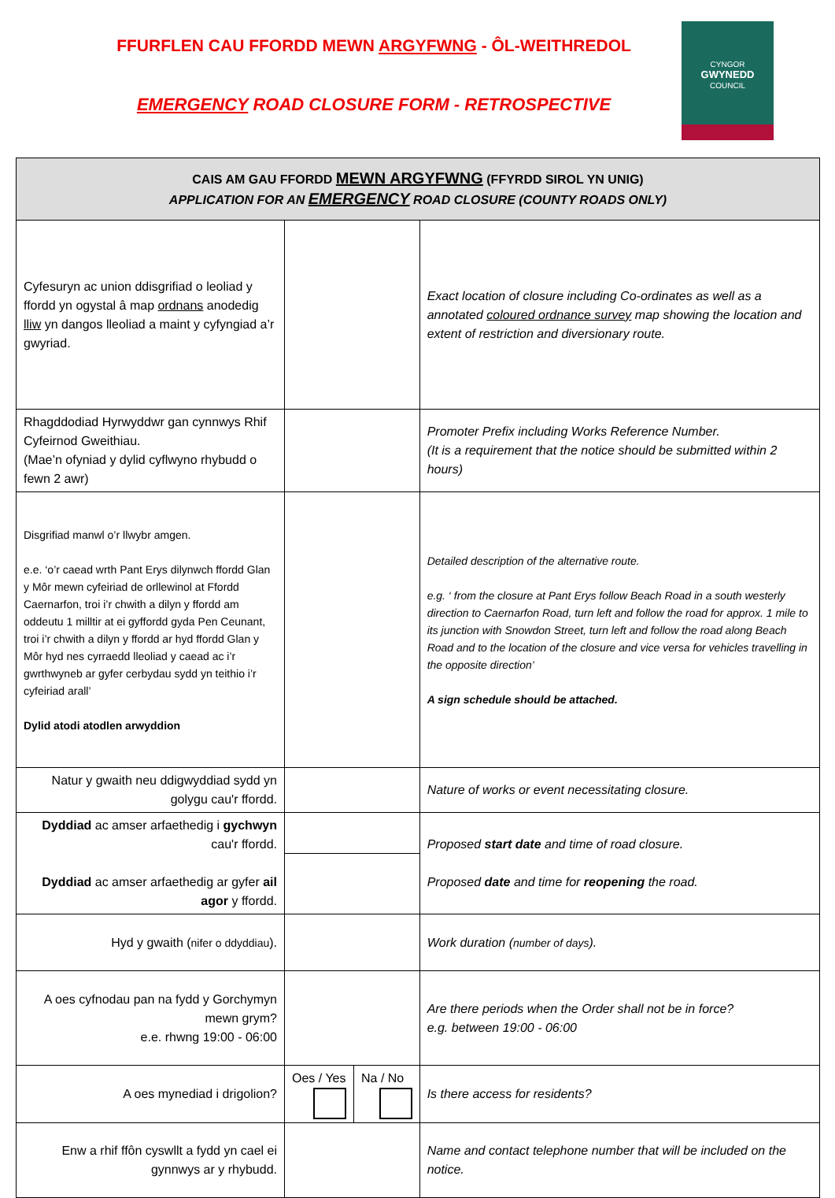FFURFLEN CAU FFORDD MEWN ARGYFWNG - ÔL-WEITHREDOL
EMERGENCY ROAD CLOSURE FORM - RETROSPECTIVE
CYNGOR
GWYNEDD
COUNCIL
| CAIS AM GAU FFORDD MEWN ARGYFWNG (FFYRDD SIROL YN UNIG) APPLICATION FOR AN EMERGENCY ROAD CLOSURE (COUNTY ROADS ONLY) | | | |
| Cyfesuryn ac union ddisgrifiad o leoliad y ffordd yn ogystal â map ordnans anodedig lliw yn dangos lleoliad a maint y cyfyngiad a’r gwyriad. | | | Exact location of closure including Co-ordinates as well as a annotated coloured ordnance survey map showing the location and extent of restriction and diversionary route. |
| Rhagddodiad Hyrwyddwr gan cynnwys Rhif Cyfeirnod Gweithiau. (Mae’n ofyniad y dylid cyflwyno rhybudd o fewn 2 awr) | | | Promoter Prefix including Works Reference Number. (It is a requirement that the notice should be submitted within 2 hours) |
| Disgrifiad manwl o’r llwybr amgen. e.e. ‘o’r caead wrth Pant Erys dilynwch ffordd Glan y Môr mewn cyfeiriad de orllewinol at Ffordd Caernarfon, troi i’r chwith a dilyn y ffordd am oddeutu 1 milltir at ei gyffordd gyda Pen Ceunant, troi i’r chwith a dilyn y ffordd ar hyd ffordd Glan y Môr hyd nes cyrraedd lleoliad y caead ac i’r gwrthwyneb ar gyfer cerbydau sydd yn teithio i’r cyfeiriad arall’ Dylid atodi atodlen arwyddion | | | Detailed description of the alternative route. e.g. ‘ from the closure at Pant Erys follow Beach Road in a south westerly direction to Caernarfon Road, turn left and follow the road for approx. 1 mile to its junction with Snowdon Street, turn left and follow the road along Beach Road and to the location of the closure and vice versa for vehicles travelling in the opposite direction’ A sign schedule should be attached. |
| Natur y gwaith neu ddigwyddiad sydd yn golygu cau'r ffordd. | | | Nature of works or event necessitating closure. |
| Dyddiad ac amser arfaethedig i gychwyn cau'r ffordd. Dyddiad ac amser arfaethedig ar gyfer ail agor y ffordd. | | | Proposed start date and time of road closure. Proposed date and time for reopening the road. |
| Hyd y gwaith ( nifer o ddyddiau ). | | | Work duration ( number of days ). |
| A oes cyfnodau pan na fydd y Gorchymyn mewn grym? e.e. rhwng 19:00 - 06:00 | | | Are there periods when the Order shall not be in force? e.g. between 19:00 - 06:00 |
| A oes mynediad i drigolion? | Oes / Yes | Na / No | Is there access for residents? |
| Enw a rhif ffôn cyswllt a fydd yn cael ei gynnwys ar y rhybudd. | | | Name and contact telephone number that will be included on the notice. |